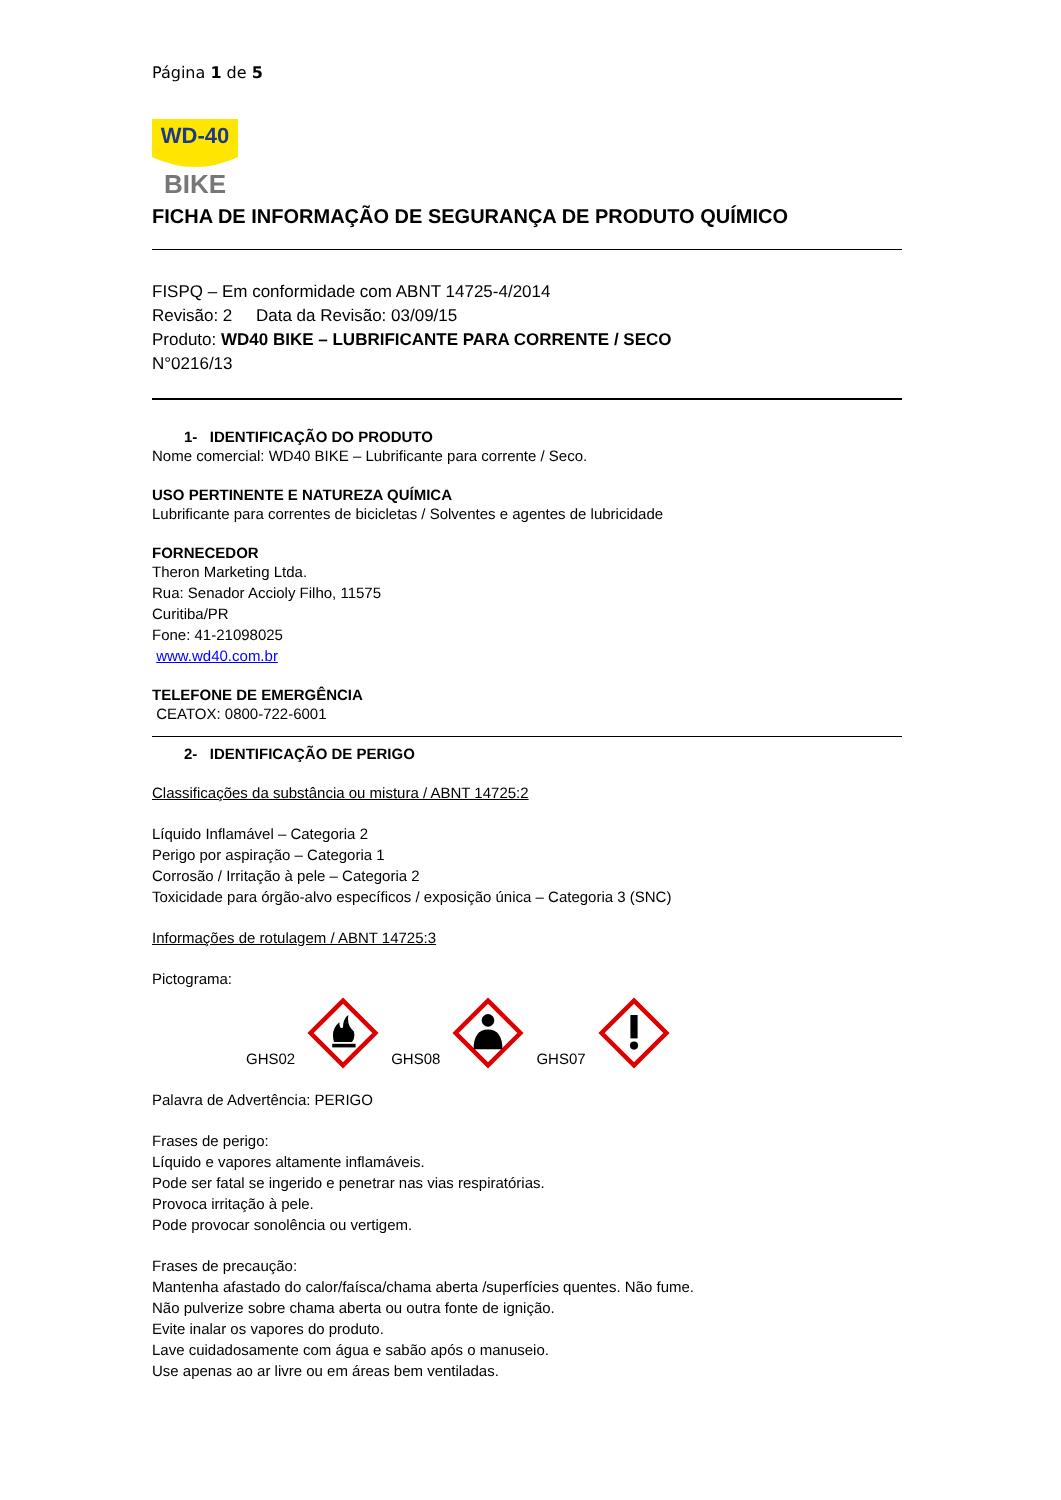Página 1 de 5
WD-40
BIKE
FICHA DE INFORMAÇÃO DE SEGURANÇA DE PRODUTO QUÍMICO
FISPQ – Em conformidade com ABNT 14725-4/2014
Revisão: 2 Data da Revisão: 03/09/15
Produto: WD40 BIKE – LUBRIFICANTE PARA CORRENTE / SECO
N°0216/13
1- IDENTIFICAÇÃO DO PRODUTO
Nome comercial: WD40 BIKE – Lubrificante para corrente / Seco.
USO PERTINENTE E NATUREZA QUÍMICA
Lubrificante para correntes de bicicletas / Solventes e agentes de lubricidade
FORNECEDOR
Theron Marketing Ltda.
Rua: Senador Accioly Filho, 11575
Curitiba/PR
Fone: 41-21098025
www.wd40.com.br
TELEFONE DE EMERGÊNCIA
CEATOX: 0800-722-6001
2- IDENTIFICAÇÃO DE PERIGO
Classificações da substância ou mistura / ABNT 14725:2
Líquido Inflamável – Categoria 2
Perigo por aspiração – Categoria 1
Corrosão / Irritação à pele – Categoria 2
Toxicidade para órgão-alvo específicos / exposição única – Categoria 3 (SNC)
Informações de rotulagem / ABNT 14725:3
Pictograma:
GHS02 GHS08 GHS07
Palavra de Advertência: PERIGO
Frases de perigo:
Líquido e vapores altamente inflamáveis.
Pode ser fatal se ingerido e penetrar nas vias respiratórias.
Provoca irritação à pele.
Pode provocar sonolência ou vertigem.
Frases de precaução:
Mantenha afastado do calor/faísca/chama aberta /superfícies quentes. Não fume.
Não pulverize sobre chama aberta ou outra fonte de ignição.
Evite inalar os vapores do produto.
Lave cuidadosamente com água e sabão após o manuseio.
Use apenas ao ar livre ou em áreas bem ventiladas.